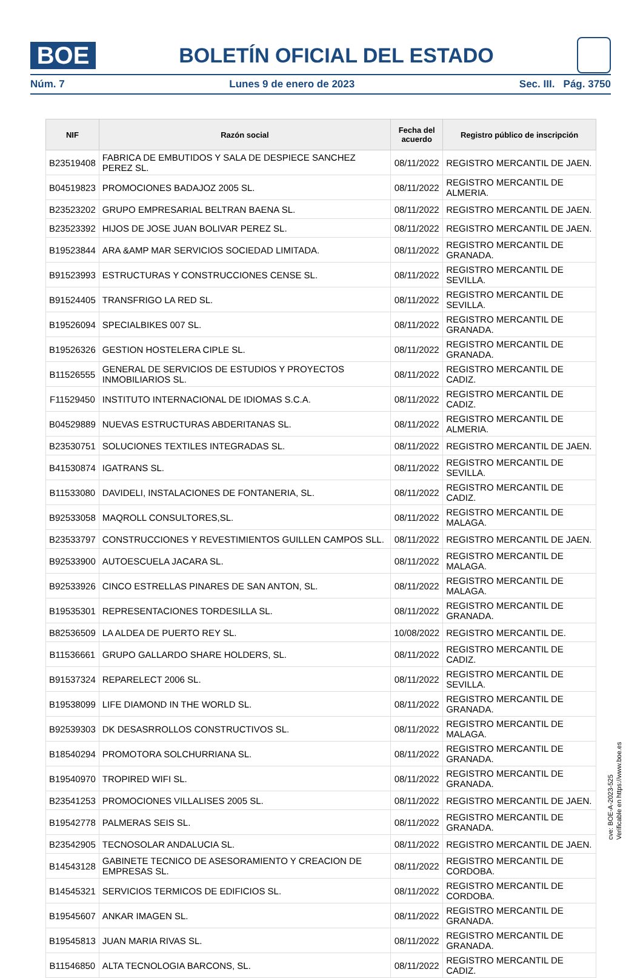BOE
BOLETÍN OFICIAL DEL ESTADO
Núm. 7 Lunes 9 de enero de 2023 Sec. III. Pág. 3750
| NIF | Razón social | Fecha del acuerdo | Registro público de inscripción |
| --- | --- | --- | --- |
| B23519408 | FABRICA DE EMBUTIDOS Y SALA DE DESPIECE SANCHEZ PEREZ SL. | 08/11/2022 | REGISTRO MERCANTIL DE JAEN. |
| B04519823 | PROMOCIONES BADAJOZ 2005 SL. | 08/11/2022 | REGISTRO MERCANTIL DE ALMERIA. |
| B23523202 | GRUPO EMPRESARIAL BELTRAN BAENA SL. | 08/11/2022 | REGISTRO MERCANTIL DE JAEN. |
| B23523392 | HIJOS DE JOSE JUAN BOLIVAR PEREZ SL. | 08/11/2022 | REGISTRO MERCANTIL DE JAEN. |
| B19523844 | ARA &AMP MAR SERVICIOS SOCIEDAD LIMITADA. | 08/11/2022 | REGISTRO MERCANTIL DE GRANADA. |
| B91523993 | ESTRUCTURAS Y CONSTRUCCIONES CENSE SL. | 08/11/2022 | REGISTRO MERCANTIL DE SEVILLA. |
| B91524405 | TRANSFRIGO LA RED SL. | 08/11/2022 | REGISTRO MERCANTIL DE SEVILLA. |
| B19526094 | SPECIALBIKES 007 SL. | 08/11/2022 | REGISTRO MERCANTIL DE GRANADA. |
| B19526326 | GESTION HOSTELERA CIPLE SL. | 08/11/2022 | REGISTRO MERCANTIL DE GRANADA. |
| B11526555 | GENERAL DE SERVICIOS DE ESTUDIOS Y PROYECTOS INMOBILIARIOS SL. | 08/11/2022 | REGISTRO MERCANTIL DE CADIZ. |
| F11529450 | INSTITUTO INTERNACIONAL DE IDIOMAS S.C.A. | 08/11/2022 | REGISTRO MERCANTIL DE CADIZ. |
| B04529889 | NUEVAS ESTRUCTURAS ABDERITANAS SL. | 08/11/2022 | REGISTRO MERCANTIL DE ALMERIA. |
| B23530751 | SOLUCIONES TEXTILES INTEGRADAS SL. | 08/11/2022 | REGISTRO MERCANTIL DE JAEN. |
| B41530874 | IGATRANS SL. | 08/11/2022 | REGISTRO MERCANTIL DE SEVILLA. |
| B11533080 | DAVIDELI, INSTALACIONES DE FONTANERIA, SL. | 08/11/2022 | REGISTRO MERCANTIL DE CADIZ. |
| B92533058 | MAQROLL CONSULTORES,SL. | 08/11/2022 | REGISTRO MERCANTIL DE MALAGA. |
| B23533797 | CONSTRUCCIONES Y REVESTIMIENTOS GUILLEN CAMPOS SLL. | 08/11/2022 | REGISTRO MERCANTIL DE JAEN. |
| B92533900 | AUTOESCUELA JACARA SL. | 08/11/2022 | REGISTRO MERCANTIL DE MALAGA. |
| B92533926 | CINCO ESTRELLAS PINARES DE SAN ANTON, SL. | 08/11/2022 | REGISTRO MERCANTIL DE MALAGA. |
| B19535301 | REPRESENTACIONES TORDESILLA SL. | 08/11/2022 | REGISTRO MERCANTIL DE GRANADA. |
| B82536509 | LA ALDEA DE PUERTO REY SL. | 10/08/2022 | REGISTRO MERCANTIL DE. |
| B11536661 | GRUPO GALLARDO SHARE HOLDERS, SL. | 08/11/2022 | REGISTRO MERCANTIL DE CADIZ. |
| B91537324 | REPARELECT 2006 SL. | 08/11/2022 | REGISTRO MERCANTIL DE SEVILLA. |
| B19538099 | LIFE DIAMOND IN THE WORLD SL. | 08/11/2022 | REGISTRO MERCANTIL DE GRANADA. |
| B92539303 | DK DESASRROLLOS CONSTRUCTIVOS SL. | 08/11/2022 | REGISTRO MERCANTIL DE MALAGA. |
| B18540294 | PROMOTORA SOLCHURRIANA SL. | 08/11/2022 | REGISTRO MERCANTIL DE GRANADA. |
| B19540970 | TROPIRED WIFI SL. | 08/11/2022 | REGISTRO MERCANTIL DE GRANADA. |
| B23541253 | PROMOCIONES VILLALISES 2005 SL. | 08/11/2022 | REGISTRO MERCANTIL DE JAEN. |
| B19542778 | PALMERAS SEIS SL. | 08/11/2022 | REGISTRO MERCANTIL DE GRANADA. |
| B23542905 | TECNOSOLAR ANDALUCIA SL. | 08/11/2022 | REGISTRO MERCANTIL DE JAEN. |
| B14543128 | GABINETE TECNICO DE ASESORAMIENTO Y CREACION DE EMPRESAS SL. | 08/11/2022 | REGISTRO MERCANTIL DE CORDOBA. |
| B14545321 | SERVICIOS TERMICOS DE EDIFICIOS SL. | 08/11/2022 | REGISTRO MERCANTIL DE CORDOBA. |
| B19545607 | ANKAR IMAGEN SL. | 08/11/2022 | REGISTRO MERCANTIL DE GRANADA. |
| B19545813 | JUAN MARIA RIVAS SL. | 08/11/2022 | REGISTRO MERCANTIL DE GRANADA. |
| B11546850 | ALTA TECNOLOGIA BARCONS, SL. | 08/11/2022 | REGISTRO MERCANTIL DE CADIZ. |
cve: BOE-A-2023-525
Verificable en https://www.boe.es